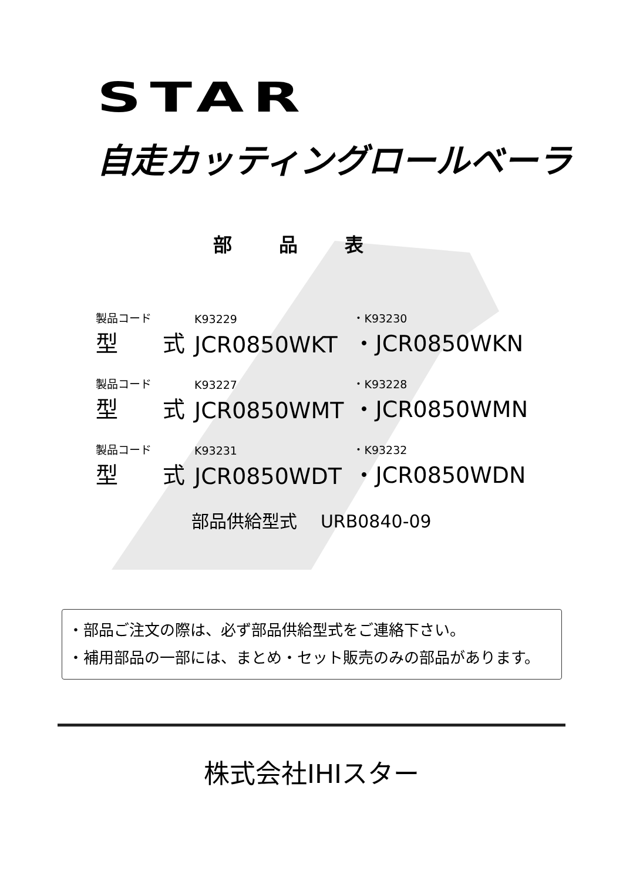STAR
自走カッティングロールベーラ
部品表
| 製品コード | K93229 | ・K93230 |
| 型 式 | JCR0850WKT | ・JCR0850WKN |
| 製品コード | K93227 | ・K93228 |
| 型 式 | JCR0850WMT | ・JCR0850WMN |
| 製品コード | K93231 | ・K93232 |
| 型 式 | JCR0850WDT | ・JCR0850WDN |
部品供給型式　 URB0840-09
・部品ご注文の際は、必ず部品供給型式をご連絡下さい。
・補用部品の一部には、まとめ・セット販売のみの部品があります。
株式会社IHIスター